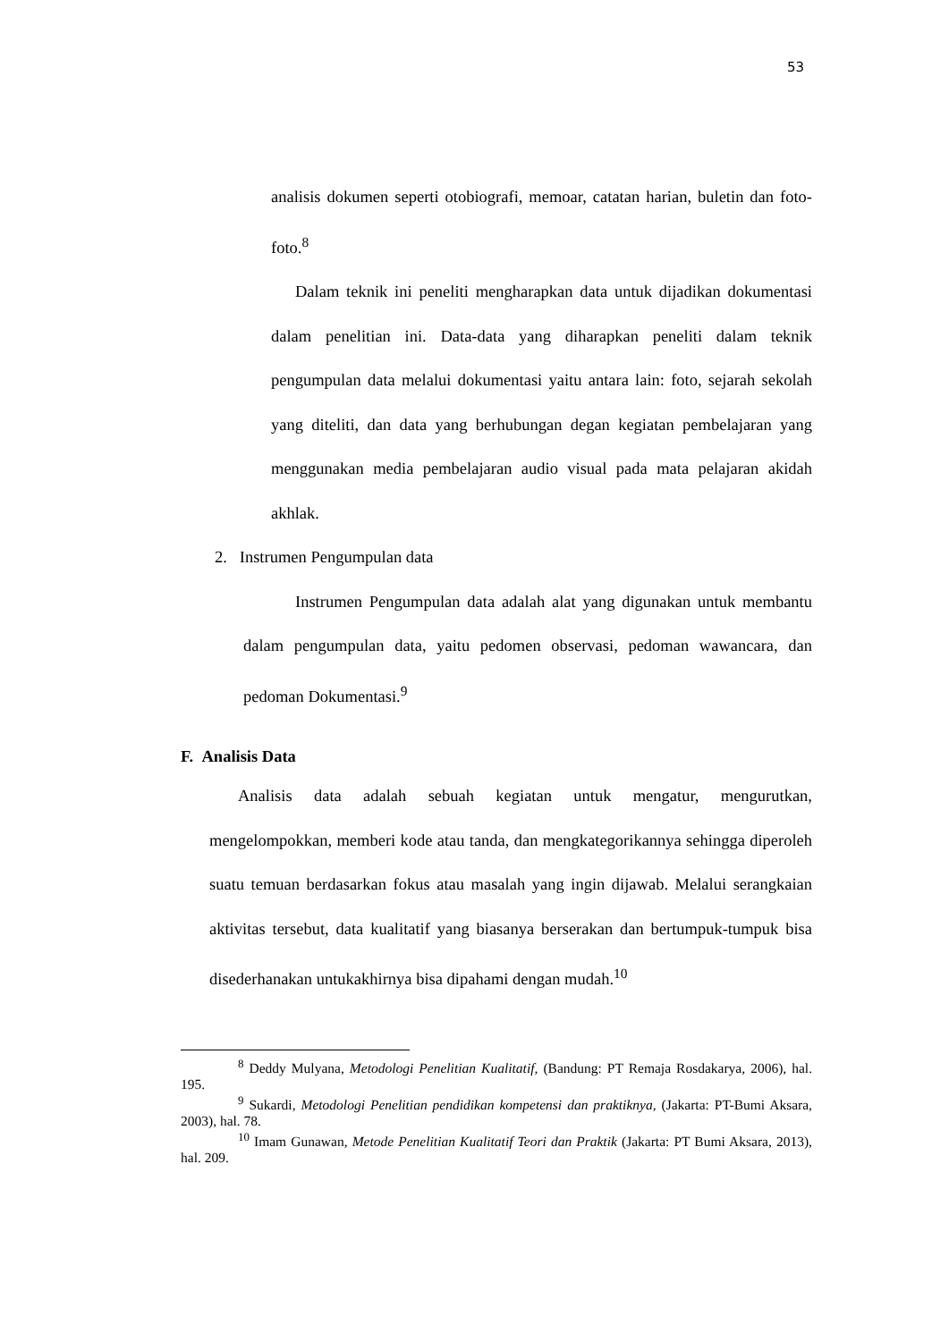53
analisis dokumen seperti otobiografi, memoar, catatan harian, buletin dan foto-foto.<sup>8</sup>
Dalam teknik ini peneliti mengharapkan data untuk dijadikan dokumentasi dalam penelitian ini. Data-data yang diharapkan peneliti dalam teknik pengumpulan data melalui dokumentasi yaitu antara lain: foto, sejarah sekolah yang diteliti, dan data yang berhubungan degan kegiatan pembelajaran yang menggunakan media pembelajaran audio visual pada mata pelajaran akidah akhlak.
2. Instrumen Pengumpulan data
Instrumen Pengumpulan data adalah alat yang digunakan untuk membantu dalam pengumpulan data, yaitu pedomen observasi, pedoman wawancara, dan pedoman Dokumentasi.<sup>9</sup>
F. Analisis Data
Analisis data adalah sebuah kegiatan untuk mengatur, mengurutkan, mengelompokkan, memberi kode atau tanda, dan mengkategorikannya sehingga diperoleh suatu temuan berdasarkan fokus atau masalah yang ingin dijawab. Melalui serangkaian aktivitas tersebut, data kualitatif yang biasanya berserakan dan bertumpuk-tumpuk bisa disederhanakan untukakhirnya bisa dipahami dengan mudah.<sup>10</sup>
<sup>8</sup> Deddy Mulyana, Metodologi Penelitian Kualitatif, (Bandung: PT Remaja Rosdakarya, 2006), hal. 195.
<sup>9</sup> Sukardi, Metodologi Penelitian pendidikan kompetensi dan praktiknya, (Jakarta: PT-Bumi Aksara, 2003), hal. 78.
<sup>10</sup> Imam Gunawan, Metode Penelitian Kualitatif Teori dan Praktik (Jakarta: PT Bumi Aksara, 2013), hal. 209.